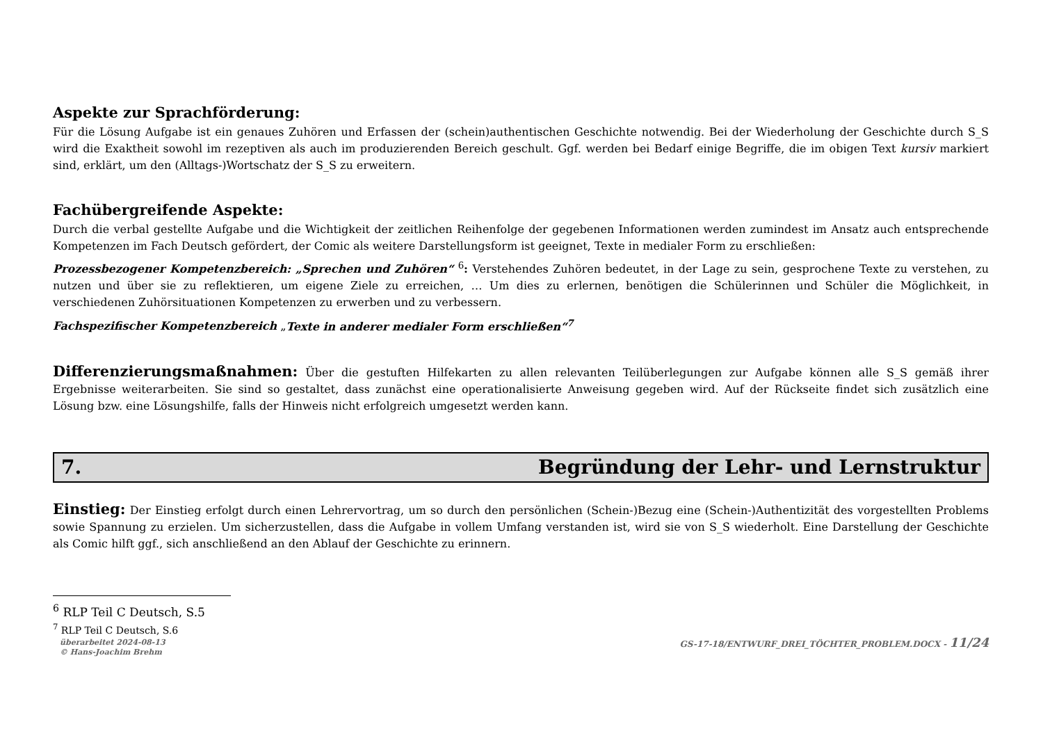Aspekte zur Sprachförderung:
Für die Lösung Aufgabe ist ein genaues Zuhören und Erfassen der (schein)authentischen Geschichte notwendig. Bei der Wiederholung der Geschichte durch S_S wird die Exaktheit sowohl im rezeptiven als auch im produzierenden Bereich geschult. Ggf. werden bei Bedarf einige Begriffe, die im obigen Text kursiv markiert sind, erklärt, um den (Alltags-)Wortschatz der S_S zu erweitern.
Fachübergreifende Aspekte:
Durch die verbal gestellte Aufgabe und die Wichtigkeit der zeitlichen Reihenfolge der gegebenen Informationen werden zumindest im Ansatz auch entsprechende Kompetenzen im Fach Deutsch gefördert, der Comic als weitere Darstellungsform ist geeignet, Texte in medialer Form zu erschließen:
Prozessbezogener Kompetenzbereich: „Sprechen und Zuhören“ <sup>6</sup>: Verstehendes Zuhören bedeutet, in der Lage zu sein, gesprochene Texte zu verstehen, zu nutzen und über sie zu reflektieren, um eigene Ziele zu erreichen, … Um dies zu erlernen, benötigen die Schülerinnen und Schüler die Möglichkeit, in verschiedenen Zuhörsituationen Kompetenzen zu erwerben und zu verbessern.
Fachspezifischer Kompetenzbereich „Texte in anderer medialer Form erschließen“<sup>7</sup>
Differenzierungsmaßnahmen: Über die gestuften Hilfekarten zu allen relevanten Teilüberlegungen zur Aufgabe können alle S_S gemäß ihrer Ergebnisse weiterarbeiten. Sie sind so gestaltet, dass zunächst eine operationalisierte Anweisung gegeben wird. Auf der Rückseite findet sich zusätzlich eine Lösung bzw. eine Lösungshilfe, falls der Hinweis nicht erfolgreich umgesetzt werden kann.
7. Begründung der Lehr- und Lernstruktur
Einstieg: Der Einstieg erfolgt durch einen Lehrervortrag, um so durch den persönlichen (Schein-)Bezug eine (Schein-)Authentizität des vorgestellten Problems sowie Spannung zu erzielen. Um sicherzustellen, dass die Aufgabe in vollem Umfang verstanden ist, wird sie von S_S wiederholt. Eine Darstellung der Geschichte als Comic hilft ggf., sich anschließend an den Ablauf der Geschichte zu erinnern.
<sup>6</sup> RLP Teil C Deutsch, S.5
<sup>7</sup> RLP Teil C Deutsch, S.6
überarbeitet 2024-08-13
© Hans-Joachim Brehm
GS-17-18/ENTWURF_DREI_TÖCHTER_PROBLEM.DOCX - 11/24